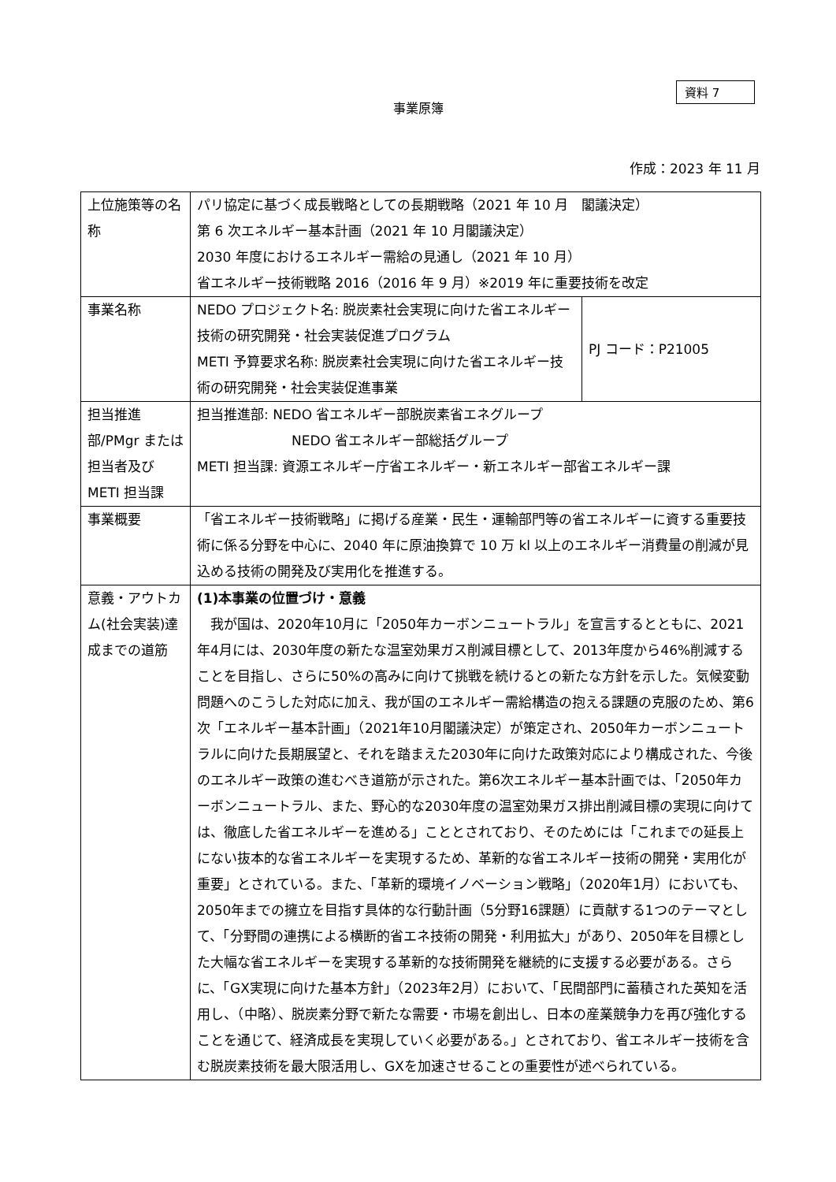資料 7
事業原簿
作成：2023 年 11 月
| 上位施策等の名称 | パリ協定に基づく成長戦略としての長期戦略（2021 年 10 月 閣議決定） 第 6 次エネルギー基本計画（2021 年 10 月閣議決定） 2030 年度におけるエネルギー需給の見通し（2021 年 10 月） 省エネルギー技術戦略 2016（2016 年 9 月）※2019 年に重要技術を改定 | |
| 事業名称 | NEDO プロジェクト名: 脱炭素社会実現に向けた省エネルギー技術の研究開発・社会実装促進プログラム METI 予算要求名称: 脱炭素社会実現に向けた省エネルギー技術の研究開発・社会実装促進事業 | PJ コード：P21005 |
| 担当推進部/PMgr または担当者及び METI 担当課 | 担当推進部: NEDO 省エネルギー部脱炭素省エネグループ NEDO 省エネルギー部総括グループ METI 担当課: 資源エネルギー庁省エネルギー・新エネルギー部省エネルギー課 | |
| 事業概要 | 「省エネルギー技術戦略」に掲げる産業・民生・運輸部門等の省エネルギーに資する重要技術に係る分野を中心に、2040 年に原油換算で 10 万 kl 以上のエネルギー消費量の削減が見込める技術の開発及び実用化を推進する。 | |
| 意義・アウトカム(社会実装)達成までの道筋 | (1)本事業の位置づけ・意義 我が国は、2020年10月に「2050年カーボンニュートラル」を宣言するとともに、2021年4月には、2030年度の新たな温室効果ガス削減目標として、2013年度から46%削減することを目指し、さらに50%の高みに向けて挑戦を続けるとの新たな方針を示した。気候変動問題へのこうした対応に加え、我が国のエネルギー需給構造の抱える課題の克服のため、第6次「エネルギー基本計画」（2021年10月閣議決定）が策定され、2050年カーボンニュートラルに向けた長期展望と、それを踏まえた2030年に向けた政策対応により構成された、今後のエネルギー政策の進むべき道筋が示された。第6次エネルギー基本計画では、「2050年カーボンニュートラル、また、野心的な2030年度の温室効果ガス排出削減目標の実現に向けては、徹底した省エネルギーを進める」こととされており、そのためには「これまでの延長上にない抜本的な省エネルギーを実現するため、革新的な省エネルギー技術の開発・実用化が重要」とされている。また、「革新的環境イノベーション戦略」（2020年1月）においても、2050年までの擁立を目指す具体的な行動計画（5分野16課題）に貢献する1つのテーマとして、「分野間の連携による横断的省エネ技術の開発・利用拡大」があり、2050年を目標とした大幅な省エネルギーを実現する革新的な技術開発を継続的に支援する必要がある。さらに、「GX実現に向けた基本方針」（2023年2月）において、「民間部門に蓄積された英知を活用し、（中略）、脱炭素分野で新たな需要・市場を創出し、日本の産業競争力を再び強化することを通じて、経済成長を実現していく必要がある。」とされており、省エネルギー技術を含む脱炭素技術を最大限活用し、GXを加速させることの重要性が述べられている。 | |